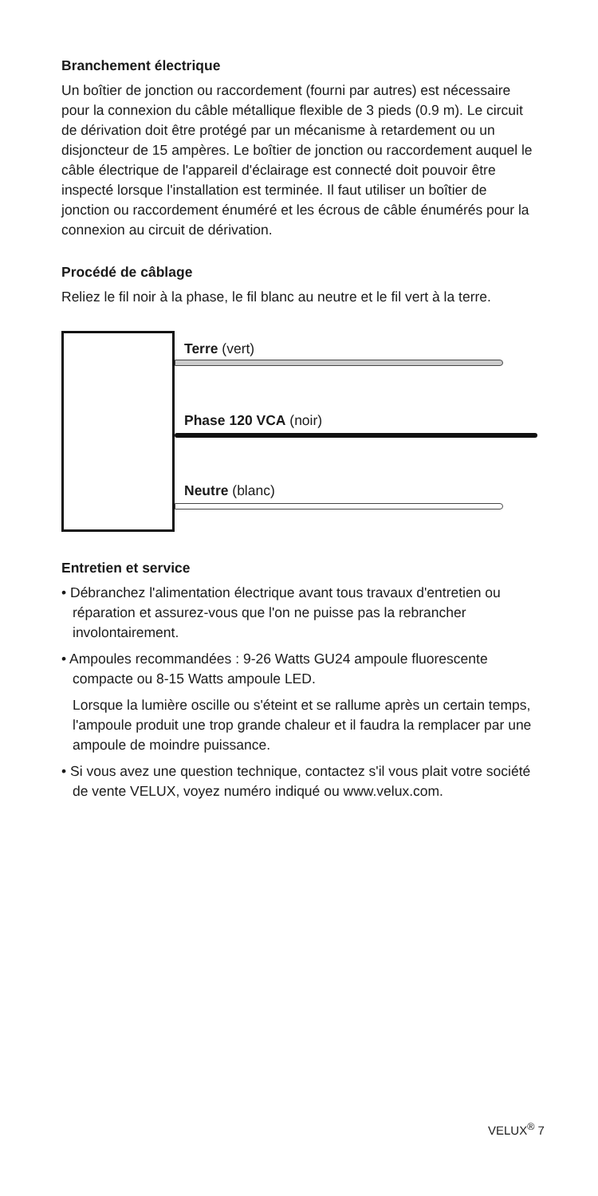Branchement électrique
Un boîtier de jonction ou raccordement (fourni par autres) est nécessaire pour la connexion du câble métallique flexible de 3 pieds (0.9 m). Le circuit de dérivation doit être protégé par un mécanisme à retardement ou un disjoncteur de 15 ampères. Le boîtier de jonction ou raccordement auquel le câble électrique de l'appareil d'éclairage est connecté doit pouvoir être inspecté lorsque l'installation est terminée. Il faut utiliser un boîtier de jonction ou raccordement énuméré et les écrous de câble énumérés pour la connexion au circuit de dérivation.
Procédé de câblage
Reliez le fil noir à la phase, le fil blanc au neutre et le fil vert à la terre.
Terre (vert)
Phase 120 VCA (noir)
Neutre (blanc)
Entretien et service
• Débranchez l'alimentation électrique avant tous travaux d'entretien ou réparation et assurez-vous que l'on ne puisse pas la rebrancher involontairement.
• Ampoules recommandées : 9-26 Watts GU24 ampoule fluorescente compacte ou 8-15 Watts ampoule LED.
Lorsque la lumière oscille ou s'éteint et se rallume après un certain temps, l'ampoule produit une trop grande chaleur et il faudra la remplacer par une ampoule de moindre puissance.
• Si vous avez une question technique, contactez s'il vous plait votre société de vente VELUX, voyez numéro indiqué ou www.velux.com.
VELUX<sup>®</sup> 7